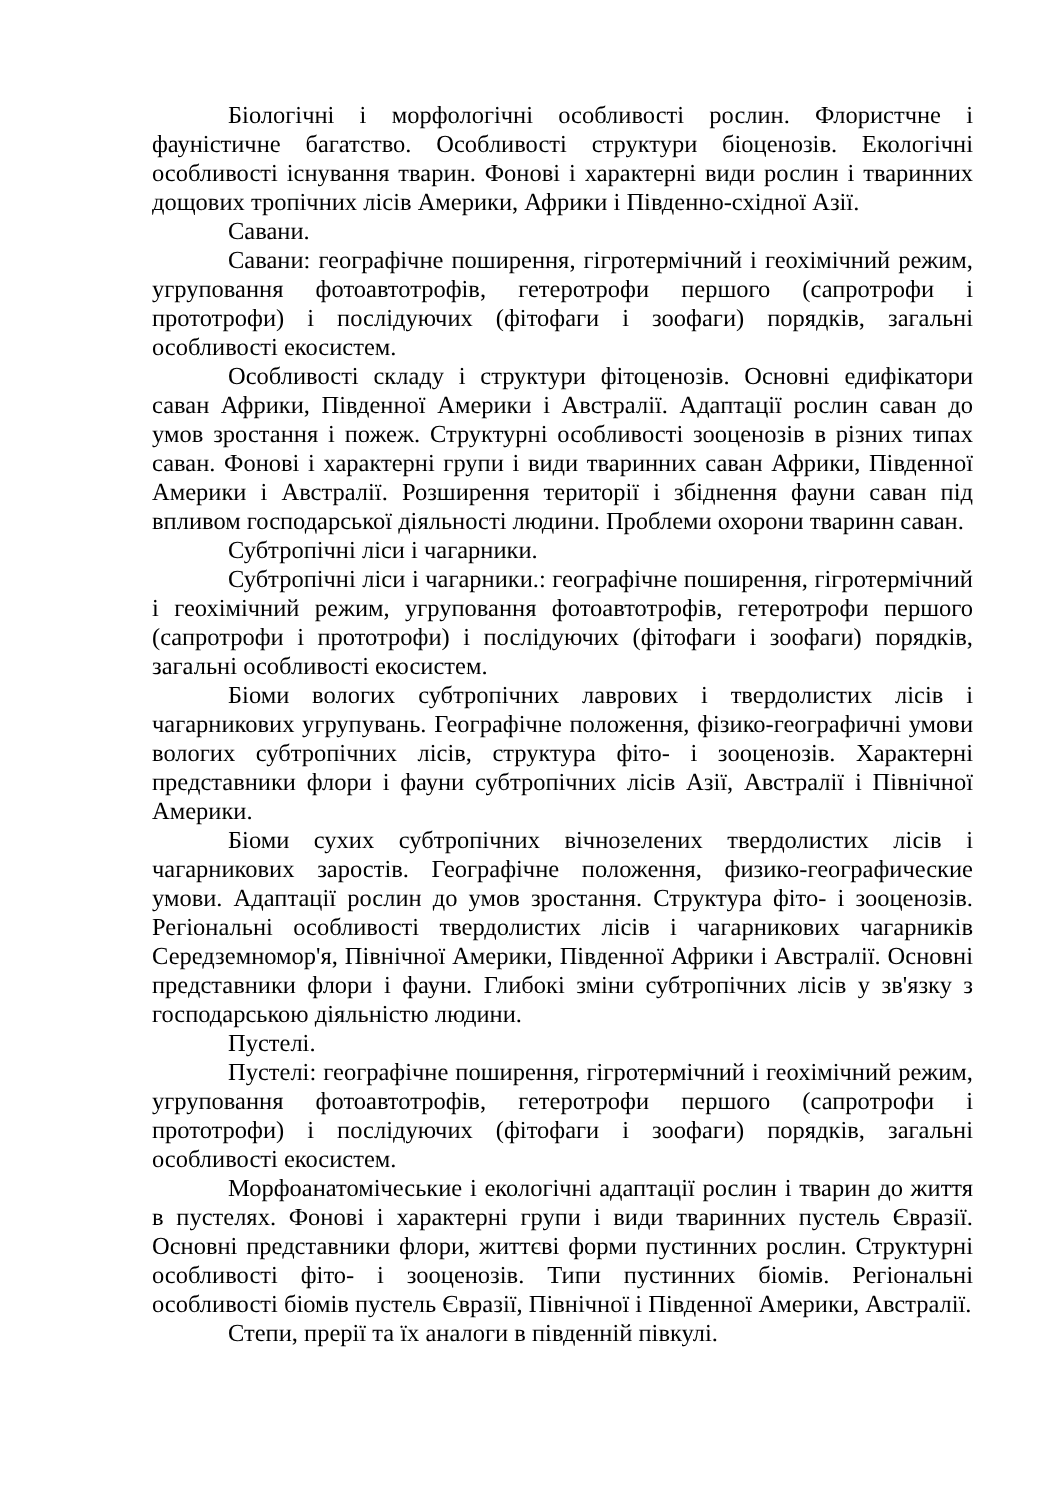Біологічні і морфологічні особливості рослин. Флористчне і фауністичне багатство. Особливості структури біоценозів. Екологічні особливості існування тварин. Фонові і характерні види рослин і тваринних дощових тропічних лісів Америки, Африки і Південно-східної Азії.
Савани.
Савани: географічне поширення, гігротермічний і геохімічний режим, угруповання фотоавтотрофів, гетеротрофи першого (сапротрофи і прототрофи) і послідуючих (фітофаги і зоофаги) порядків, загальні особливості екосистем.
Особливості складу і структури фітоценозів. Основні едифікатори саван Африки, Південної Америки і Австралії. Адаптації рослин саван до умов зростання і пожеж. Структурні особливості зооценозів в різних типах саван. Фонові і характерні групи і види тваринних саван Африки, Південної Америки і Австралії. Розширення території і збіднення фауни саван під впливом господарської діяльності людини. Проблеми охорони тваринн саван.
Субтропічні ліси і чагарники.
Субтропічні ліси і чагарники.: географічне поширення, гігротермічний і геохімічний режим, угруповання фотоавтотрофів, гетеротрофи першого (сапротрофи і прототрофи) і послідуючих (фітофаги і зоофаги) порядків, загальні особливості екосистем.
Біоми вологих субтропічних лаврових і твердолистих лісів і чагарникових угрупувань. Географічне положення, фізико-географичні умови вологих субтропічних лісів, структура фіто- і зооценозів. Характерні представники флори і фауни субтропічних лісів Азії, Австралії і Північної Америки.
Біоми сухих субтропічних вічнозелених твердолистих лісів і чагарникових заростів. Географічне положення, физико-географические умови. Адаптації рослин до умов зростання. Структура фіто- і зооценозів. Регіональні особливості твердолистих лісів і чагарникових чагарників Середземномор'я, Північної Америки, Південної Африки і Австралії. Основні представники флори і фауни. Глибокі зміни субтропічних лісів у зв'язку з господарською діяльністю людини.
Пустелі.
Пустелі: географічне поширення, гігротермічний і геохімічний режим, угруповання фотоавтотрофів, гетеротрофи першого (сапротрофи і прототрофи) і послідуючих (фітофаги і зоофаги) порядків, загальні особливості екосистем.
Морфоанатомічеськие і екологічні адаптації рослин і тварин до життя в пустелях. Фонові і характерні групи і види тваринних пустель Євразії. Основні представники флори, життєві форми пустинних рослин. Структурні особливості фіто- і зооценозів. Типи пустинних біомів. Регіональні особливості біомів пустель Євразії, Північної і Південної Америки, Австралії.
Степи, прерії та їх аналоги в південній півкулі.